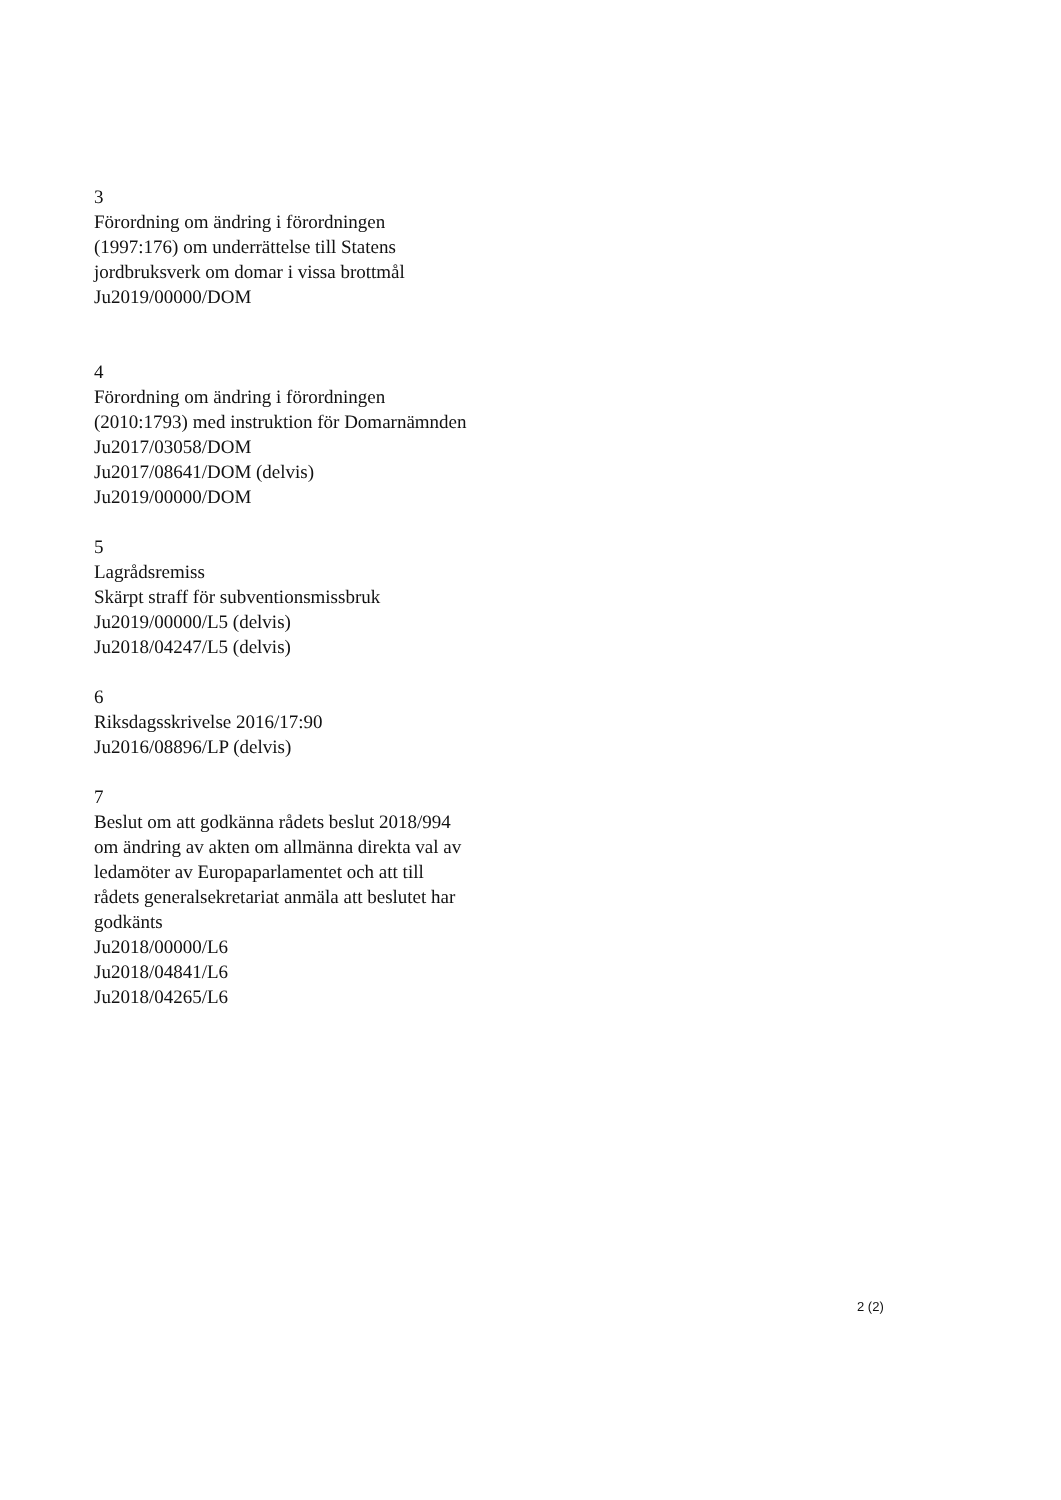3
Förordning om ändring i förordningen
(1997:176) om underrättelse till Statens
jordbruksverk om domar i vissa brottmål
Ju2019/00000/DOM
4
Förordning om ändring i förordningen
(2010:1793) med instruktion för Domarnämnden
Ju2017/03058/DOM
Ju2017/08641/DOM (delvis)
Ju2019/00000/DOM
5
Lagrådsremiss
Skärpt straff för subventionsmissbruk
Ju2019/00000/L5 (delvis)
Ju2018/04247/L5 (delvis)
6
Riksdagsskrivelse 2016/17:90
Ju2016/08896/LP (delvis)
7
Beslut om att godkänna rådets beslut 2018/994
om ändring av akten om allmänna direkta val av
ledamöter av Europaparlamentet och att till
rådets generalsekretariat anmäla att beslutet har
godkänts
Ju2018/00000/L6
Ju2018/04841/L6
Ju2018/04265/L6
2 (2)